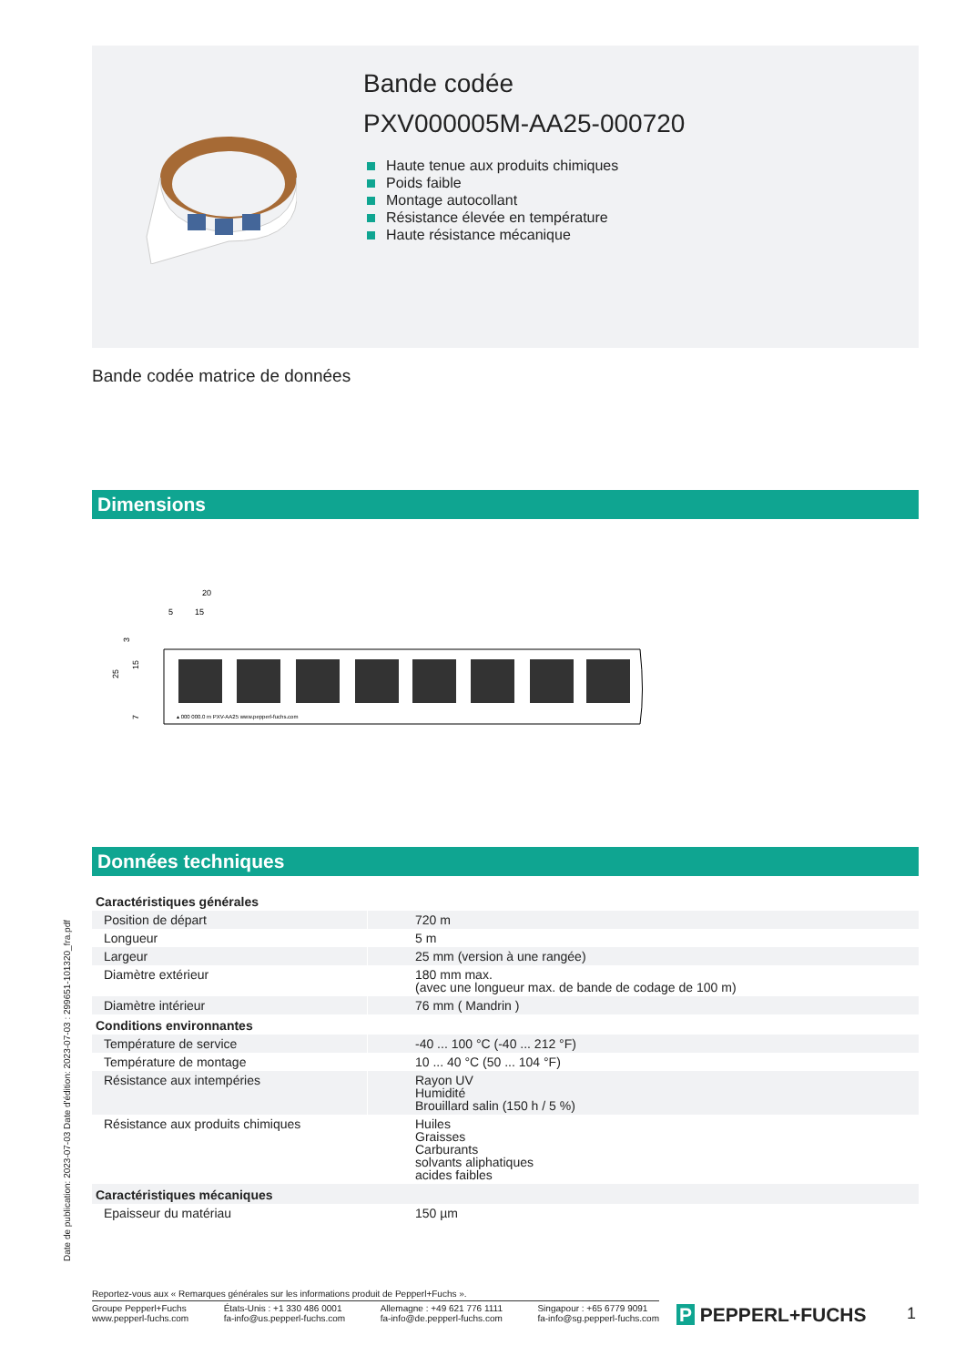Bande codée
PXV000005M-AA25-000720
Haute tenue aux produits chimiques
Poids faible
Montage autocollant
Résistance élevée en température
Haute résistance mécanique
Bande codée matrice de données
Dimensions
20
5
15
25
15
3
7
▴ 000 000.0 m PXV-AA25 www.pepperl-fuchs.com
Données techniques
| Caractéristiques générales | | |
| Position de départ | | 720 m |
| Longueur | | 5 m |
| Largeur | | 25 mm (version à une rangée) |
| Diamètre extérieur | | 180 mm max. (avec une longueur max. de bande de codage de 100 m) |
| Diamètre intérieur | | 76 mm ( Mandrin ) |
| Conditions environnantes | | |
| Température de service | | -40 ... 100 °C (-40 ... 212 °F) |
| Température de montage | | 10 ... 40 °C (50 ... 104 °F) |
| Résistance aux intempéries | | Rayon UV Humidité Brouillard salin (150 h / 5 %) |
| Résistance aux produits chimiques | | Huiles Graisses Carburants solvants aliphatiques acides faibles |
| Caractéristiques mécaniques | | |
| Epaisseur du matériau | | 150 µm |
Date de publication: 2023-07-03 Date d'édition: 2023-07-03 : 299651-101320_fra.pdf
Reportez-vous aux « Remarques générales sur les informations produit de Pepperl+Fuchs ».
Groupe Pepperl+Fuchs
www.pepperl-fuchs.com
États-Unis : +1 330 486 0001
fa-info@us.pepperl-fuchs.com
Allemagne : +49 621 776 1111
fa-info@de.pepperl-fuchs.com
Singapour : +65 6779 9091
fa-info@sg.pepperl-fuchs.com
P PEPPERL+FUCHS 1